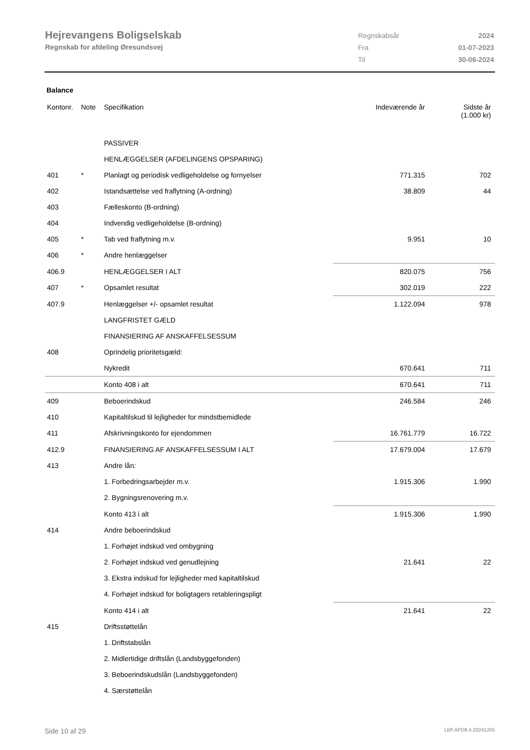Hejrevangens Boligselskab
Regnskab for afdeling Øresundsvej
| Regnskabsår | 2024 |
| Fra | 01-07-2023 |
| Til | 30-06-2024 |
Balance
| Kontonr. | Note | Specifikation | Indeværende år | Sidste år (1.000 kr) |
| --- | --- | --- | --- | --- |
| | | PASSIVER | | |
| | | HENLÆGGELSER (AFDELINGENS OPSPARING) | | |
| 401 | * | Planlagt og periodisk vedligeholdelse og fornyelser | 771.315 | 702 |
| 402 | | Istandsættelse ved fraflytning (A-ordning) | 38.809 | 44 |
| 403 | | Fælleskonto (B-ordning) | | |
| 404 | | Indvendig vedligeholdelse (B-ordning) | | |
| 405 | * | Tab ved fraflytning m.v. | 9.951 | 10 |
| 406 | * | Andre henlæggelser | | |
| 406.9 | | HENLÆGGELSER I ALT | 820.075 | 756 |
| 407 | * | Opsamlet resultat | 302.019 | 222 |
| 407.9 | | Henlæggelser +/- opsamlet resultat | 1.122.094 | 978 |
| | | LANGFRISTET GÆLD | | |
| | | FINANSIERING AF ANSKAFFELSESSUM | | |
| 408 | | Oprindelig prioritetsgæld: | | |
| | | Nykredit | 670.641 | 711 |
| | | Konto 408 i alt | 670.641 | 711 |
| 409 | | Beboerindskud | 246.584 | 246 |
| 410 | | Kapitaltilskud til lejligheder for mindstbemidlede | | |
| 411 | | Afskrivningskonto for ejendommen | 16.761.779 | 16.722 |
| 412.9 | | FINANSIERING AF ANSKAFFELSESSUM I ALT | 17.679.004 | 17.679 |
| 413 | | Andre lån: | | |
| | | 1. Forbedringsarbejder m.v. | 1.915.306 | 1.990 |
| | | 2. Bygningsrenovering m.v. | | |
| | | Konto 413 i alt | 1.915.306 | 1.990 |
| 414 | | Andre beboerindskud | | |
| | | 1. Forhøjet indskud ved ombygning | | |
| | | 2. Forhøjet indskud ved genudlejning | 21.641 | 22 |
| | | 3. Ekstra indskud for lejligheder med kapitaltilskud | | |
| | | 4. Forhøjet indskud for boligtagers retableringspligt | | |
| | | Konto 414 i alt | 21.641 | 22 |
| 415 | | Driftsstøttelån | | |
| | | 1. Driftstabslån | | |
| | | 2. Midlertidige driftslån (Landsbyggefonden) | | |
| | | 3. Beboerindskudslån (Landsbyggefonden) | | |
| | | 4. Særstøttelån | | |
Side 10 af 29 LBF.AFD8.4.20241205